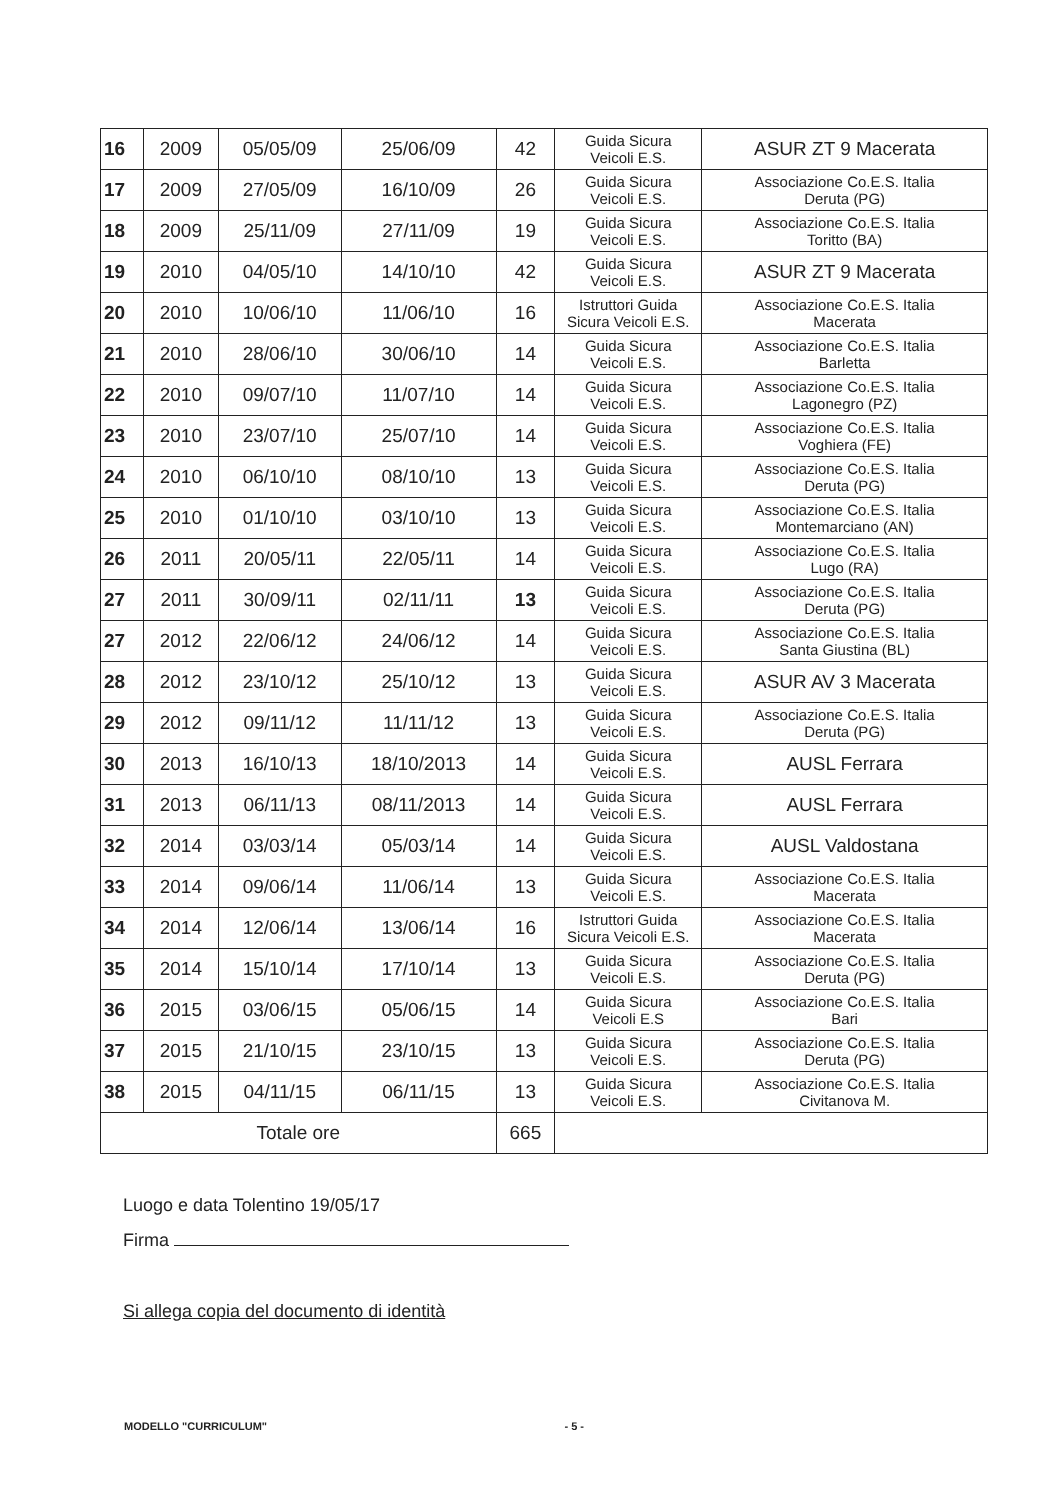| 16 | 2009 | 05/05/09 | 25/06/09 | 42 | Guida Sicura Veicoli E.S. | ASUR ZT 9 Macerata |
| 17 | 2009 | 27/05/09 | 16/10/09 | 26 | Guida Sicura Veicoli E.S. | Associazione Co.E.S. Italia Deruta (PG) |
| 18 | 2009 | 25/11/09 | 27/11/09 | 19 | Guida Sicura Veicoli E.S. | Associazione Co.E.S. Italia Toritto (BA) |
| 19 | 2010 | 04/05/10 | 14/10/10 | 42 | Guida Sicura Veicoli E.S. | ASUR ZT 9 Macerata |
| 20 | 2010 | 10/06/10 | 11/06/10 | 16 | Istruttori Guida Sicura Veicoli E.S. | Associazione Co.E.S. Italia Macerata |
| 21 | 2010 | 28/06/10 | 30/06/10 | 14 | Guida Sicura Veicoli E.S. | Associazione Co.E.S. Italia Barletta |
| 22 | 2010 | 09/07/10 | 11/07/10 | 14 | Guida Sicura Veicoli E.S. | Associazione Co.E.S. Italia Lagonegro (PZ) |
| 23 | 2010 | 23/07/10 | 25/07/10 | 14 | Guida Sicura Veicoli E.S. | Associazione Co.E.S. Italia Voghiera (FE) |
| 24 | 2010 | 06/10/10 | 08/10/10 | 13 | Guida Sicura Veicoli E.S. | Associazione Co.E.S. Italia Deruta (PG) |
| 25 | 2010 | 01/10/10 | 03/10/10 | 13 | Guida Sicura Veicoli E.S. | Associazione Co.E.S. Italia Montemarciano (AN) |
| 26 | 2011 | 20/05/11 | 22/05/11 | 14 | Guida Sicura Veicoli E.S. | Associazione Co.E.S. Italia Lugo (RA) |
| 27 | 2011 | 30/09/11 | 02/11/11 | 13 | Guida Sicura Veicoli E.S. | Associazione Co.E.S. Italia Deruta (PG) |
| 27 | 2012 | 22/06/12 | 24/06/12 | 14 | Guida Sicura Veicoli E.S. | Associazione Co.E.S. Italia Santa Giustina (BL) |
| 28 | 2012 | 23/10/12 | 25/10/12 | 13 | Guida Sicura Veicoli E.S. | ASUR AV 3 Macerata |
| 29 | 2012 | 09/11/12 | 11/11/12 | 13 | Guida Sicura Veicoli E.S. | Associazione Co.E.S. Italia Deruta (PG) |
| 30 | 2013 | 16/10/13 | 18/10/2013 | 14 | Guida Sicura Veicoli E.S. | AUSL Ferrara |
| 31 | 2013 | 06/11/13 | 08/11/2013 | 14 | Guida Sicura Veicoli E.S. | AUSL Ferrara |
| 32 | 2014 | 03/03/14 | 05/03/14 | 14 | Guida Sicura Veicoli E.S. | AUSL Valdostana |
| 33 | 2014 | 09/06/14 | 11/06/14 | 13 | Guida Sicura Veicoli E.S. | Associazione Co.E.S. Italia Macerata |
| 34 | 2014 | 12/06/14 | 13/06/14 | 16 | Istruttori Guida Sicura Veicoli E.S. | Associazione Co.E.S. Italia Macerata |
| 35 | 2014 | 15/10/14 | 17/10/14 | 13 | Guida Sicura Veicoli E.S. | Associazione Co.E.S. Italia Deruta (PG) |
| 36 | 2015 | 03/06/15 | 05/06/15 | 14 | Guida Sicura Veicoli E.S | Associazione Co.E.S. Italia Bari |
| 37 | 2015 | 21/10/15 | 23/10/15 | 13 | Guida Sicura Veicoli E.S. | Associazione Co.E.S. Italia Deruta (PG) |
| 38 | 2015 | 04/11/15 | 06/11/15 | 13 | Guida Sicura Veicoli E.S. | Associazione Co.E.S. Italia Civitanova M. |
| Totale ore | | | | 665 | | |
Luogo e data Tolentino 19/05/17
Firma
Si allega copia del documento di identità
MODELLO "CURRICULUM" - 5 -